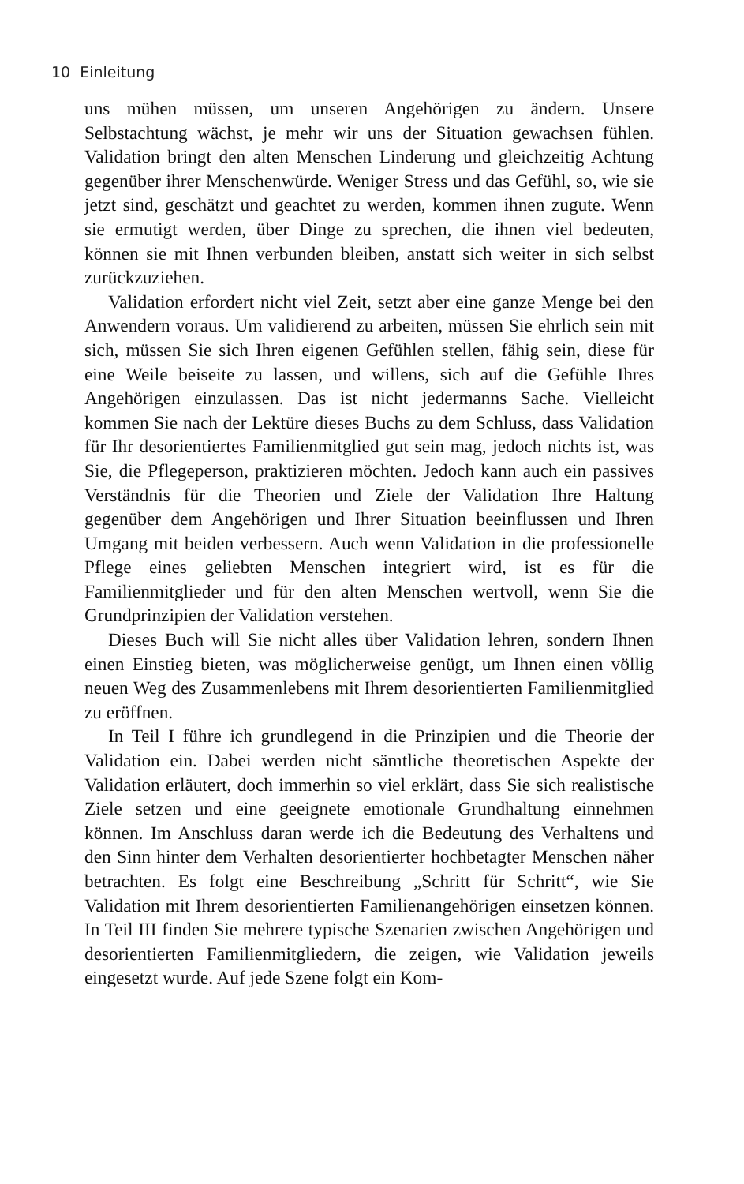10 Einleitung
uns mühen müssen, um unseren Angehörigen zu ändern. Unsere Selbstachtung wächst, je mehr wir uns der Situation gewachsen fühlen. Validation bringt den alten Menschen Linderung und gleichzeitig Achtung gegenüber ihrer Menschenwürde. Weniger Stress und das Gefühl, so, wie sie jetzt sind, geschätzt und geachtet zu werden, kommen ihnen zugute. Wenn sie ermutigt werden, über Dinge zu sprechen, die ihnen viel bedeuten, können sie mit Ihnen verbunden bleiben, anstatt sich weiter in sich selbst zurückzuziehen.
Validation erfordert nicht viel Zeit, setzt aber eine ganze Menge bei den Anwendern voraus. Um validierend zu arbeiten, müssen Sie ehrlich sein mit sich, müssen Sie sich Ihren eigenen Gefühlen stellen, fähig sein, diese für eine Weile beiseite zu lassen, und willens, sich auf die Gefühle Ihres Angehörigen einzulassen. Das ist nicht jedermanns Sache. Vielleicht kommen Sie nach der Lektüre dieses Buchs zu dem Schluss, dass Validation für Ihr desorientiertes Familienmitglied gut sein mag, jedoch nichts ist, was Sie, die Pflegeperson, praktizieren möchten. Jedoch kann auch ein passives Verständnis für die Theorien und Ziele der Validation Ihre Haltung gegenüber dem Angehörigen und Ihrer Situation beeinflussen und Ihren Umgang mit beiden verbessern. Auch wenn Validation in die professionelle Pflege eines geliebten Menschen integriert wird, ist es für die Familienmitglieder und für den alten Menschen wertvoll, wenn Sie die Grundprinzipien der Validation verstehen.
Dieses Buch will Sie nicht alles über Validation lehren, sondern Ihnen einen Einstieg bieten, was möglicherweise genügt, um Ihnen einen völlig neuen Weg des Zusammenlebens mit Ihrem desorientierten Familienmitglied zu eröffnen.
In Teil I führe ich grundlegend in die Prinzipien und die Theorie der Validation ein. Dabei werden nicht sämtliche theoretischen Aspekte der Validation erläutert, doch immerhin so viel erklärt, dass Sie sich realistische Ziele setzen und eine geeignete emotionale Grundhaltung einnehmen können. Im Anschluss daran werde ich die Bedeutung des Verhaltens und den Sinn hinter dem Verhalten desorientierter hochbetagter Menschen näher betrachten. Es folgt eine Beschreibung „Schritt für Schritt“, wie Sie Validation mit Ihrem desorientierten Familienangehörigen einsetzen können. In Teil III finden Sie mehrere typische Szenarien zwischen Angehörigen und desorientierten Familienmitgliedern, die zeigen, wie Validation jeweils eingesetzt wurde. Auf jede Szene folgt ein Kom-